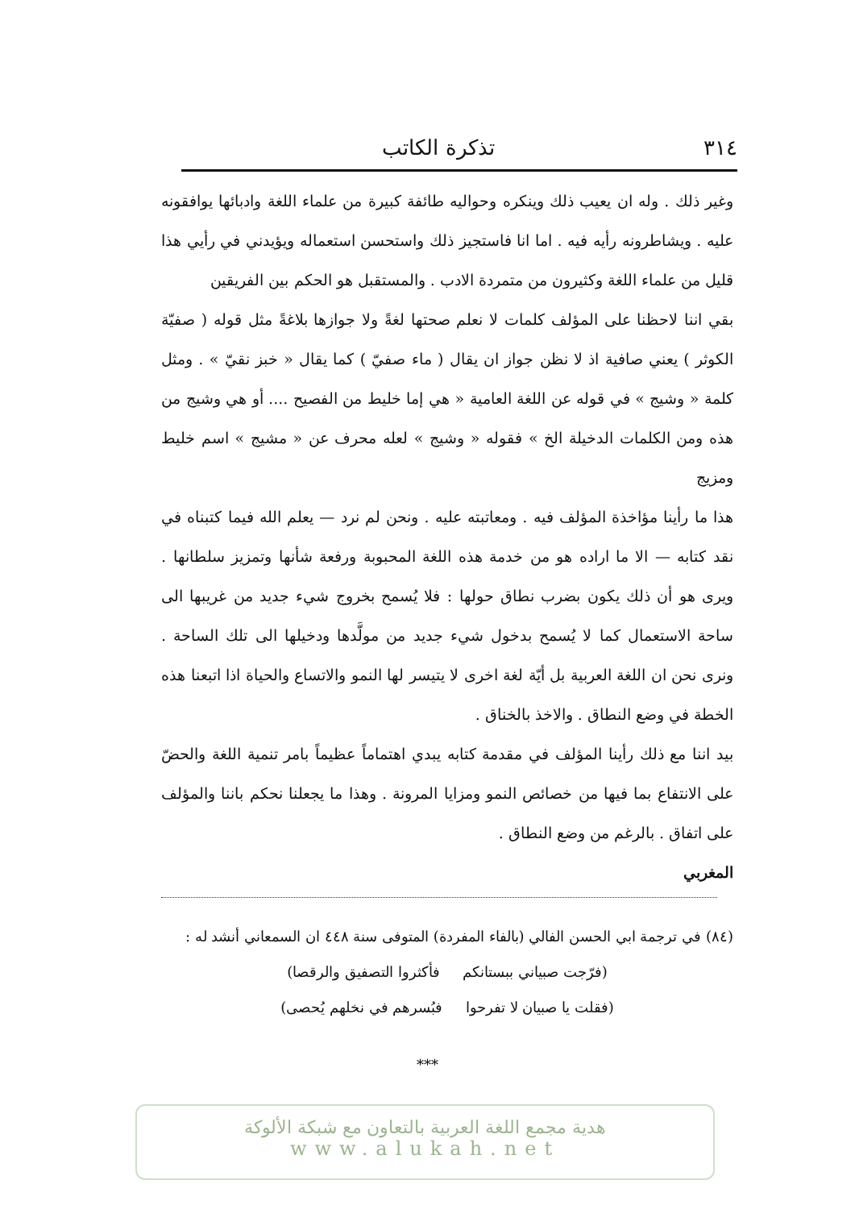٣١٤ تذكرة الكاتب
وغير ذلك . وله ان يعيب ذلك وينكره وحواليه طائفة كبيرة من علماء اللغة وادبائها يوافقونه عليه . ويشاطرونه رأيه فيه . اما انا فاستجيز ذلك واستحسن استعماله ويؤيدني في رأيي هذا قليل من علماء اللغة وكثيرون من متمردة الادب . والمستقبل هو الحكم بين الفريقين
بقي اننا لاحظنا على المؤلف كلمات لا نعلم صحتها لغةً ولا جوازها بلاغةً مثل قوله ( صفيّة الكوثر ) يعني صافية اذ لا نظن جواز ان يقال ( ماء صفيّ ) كما يقال « خبز نقيّ » . ومثل كلمة « وشيج » في قوله عن اللغة العامية « هي إما خليط من الفصيح .... أو هي وشيج من هذه ومن الكلمات الدخيلة الخ » فقوله « وشيج » لعله محرف عن « مشيج » اسم خليط ومزيج
هذا ما رأينا مؤاخذة المؤلف فيه . ومعاتبته عليه . ونحن لم نرد — يعلم الله فيما كتبناه في نقد كتابه — الا ما اراده هو من خدمة هذه اللغة المحبوبة ورفعة شأنها وتمزيز سلطانها . ويرى هو أن ذلك يكون بضرب نطاق حولها : فلا يُسمح بخروج شيء جديد من غريبها الى ساحة الاستعمال كما لا يُسمح بدخول شيء جديد من مولَّدها ودخيلها الى تلك الساحة . ونرى نحن ان اللغة العربية بل أيّة لغة اخرى لا يتيسر لها النمو والاتساع والحياة اذا اتبعنا هذه الخطة في وضع النطاق . والاخذ بالخناق .
بيد اننا مع ذلك رأينا المؤلف في مقدمة كتابه يبدي اهتماماً عظيماً بامر تنمية اللغة والحضّ على الانتفاع بما فيها من خصائص النمو ومزايا المرونة . وهذا ما يجعلنا نحكم باننا والمؤلف على اتفاق . بالرغم من وضع النطاق .
المغربي
(٨٤) في ترجمة ابي الحسن الفالي (بالفاء المفردة) المتوفى سنة ٤٤٨ ان السمعاني أنشد له :
(فرّجت صبياني ببستانكم فأكثروا التصفيق والرقصا)
(فقلت يا صبيان لا تفرحوا فبُسرهم في نخلهم يُحصى)
***
هدية مجمع اللغة العربية بالتعاون مع شبكة الألوكة
www.alukah.net